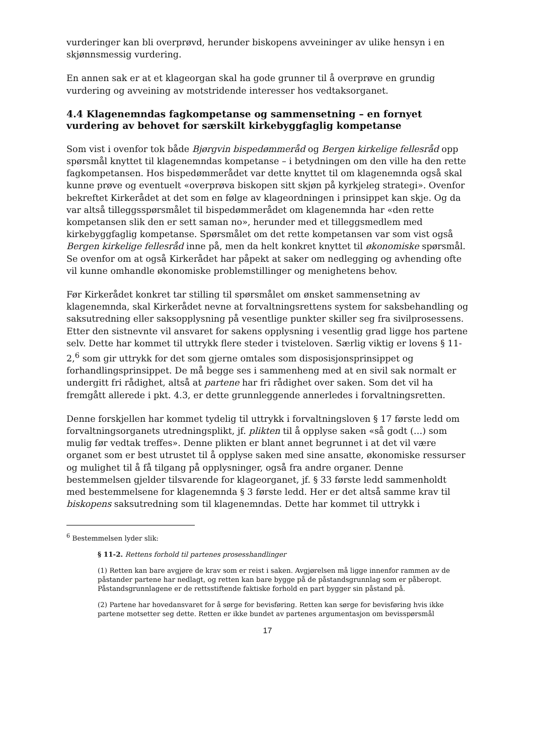vurderinger kan bli overprøvd, herunder biskopens avveininger av ulike hensyn i en skjønnsmessig vurdering.
En annen sak er at et klageorgan skal ha gode grunner til å overprøve en grundig vurdering og avveining av motstridende interesser hos vedtaksorganet.
4.4 Klagenemndas fagkompetanse og sammensetning – en fornyet vurdering av behovet for særskilt kirkebyggfaglig kompetanse
Som vist i ovenfor tok både Bjørgvin bispedømmeråd og Bergen kirkelige fellesråd opp spørsmål knyttet til klagenemndas kompetanse – i betydningen om den ville ha den rette fagkompetansen. Hos bispedømmerådet var dette knyttet til om klagenemnda også skal kunne prøve og eventuelt «overprøva biskopen sitt skjøn på kyrkjeleg strategi». Ovenfor bekreftet Kirkerådet at det som en følge av klageordningen i prinsippet kan skje. Og da var altså tilleggsspørsmålet til bispedømmerådet om klagenemnda har «den rette kompetansen slik den er sett saman no», herunder med et tilleggsmedlem med kirkebyggfaglig kompetanse. Spørsmålet om det rette kompetansen var som vist også Bergen kirkelige fellesråd inne på, men da helt konkret knyttet til økonomiske spørsmål. Se ovenfor om at også Kirkerådet har påpekt at saker om nedlegging og avhending ofte vil kunne omhandle økonomiske problemstillinger og menighetens behov.
Før Kirkerådet konkret tar stilling til spørsmålet om ønsket sammensetning av klagenemnda, skal Kirkerådet nevne at forvaltningsrettens system for saksbehandling og saksutredning eller saksopplysning på vesentlige punkter skiller seg fra sivilprosessens. Etter den sistnevnte vil ansvaret for sakens opplysning i vesentlig grad ligge hos partene selv. Dette har kommet til uttrykk flere steder i tvisteloven. Særlig viktig er lovens § 11-2,<sup>6</sup> som gir uttrykk for det som gjerne omtales som disposisjonsprinsippet og forhandlingsprinsippet. De må begge ses i sammenheng med at en sivil sak normalt er undergitt fri rådighet, altså at partene har fri rådighet over saken. Som det vil ha fremgått allerede i pkt. 4.3, er dette grunnleggende annerledes i forvaltningsretten.
Denne forskjellen har kommet tydelig til uttrykk i forvaltningsloven § 17 første ledd om forvaltningsorganets utredningsplikt, jf. plikten til å opplyse saken «så godt (…) som mulig før vedtak treffes». Denne plikten er blant annet begrunnet i at det vil være organet som er best utrustet til å opplyse saken med sine ansatte, økonomiske ressurser og mulighet til å få tilgang på opplysninger, også fra andre organer. Denne bestemmelsen gjelder tilsvarende for klageorganet, jf. § 33 første ledd sammenholdt med bestemmelsene for klagenemnda § 3 første ledd. Her er det altså samme krav til biskopens saksutredning som til klagenemndas. Dette har kommet til uttrykk i
<sup>6</sup> Bestemmelsen lyder slik:
§ 11-2. Rettens forhold til partenes prosesshandlinger
(1) Retten kan bare avgjøre de krav som er reist i saken. Avgjørelsen må ligge innenfor rammen av de påstander partene har nedlagt, og retten kan bare bygge på de påstandsgrunnlag som er påberopt. Påstandsgrunnlagene er de rettsstiftende faktiske forhold en part bygger sin påstand på.
(2) Partene har hovedansvaret for å sørge for bevisføring. Retten kan sørge for bevisføring hvis ikke partene motsetter seg dette. Retten er ikke bundet av partenes argumentasjon om bevisspørsmål
17